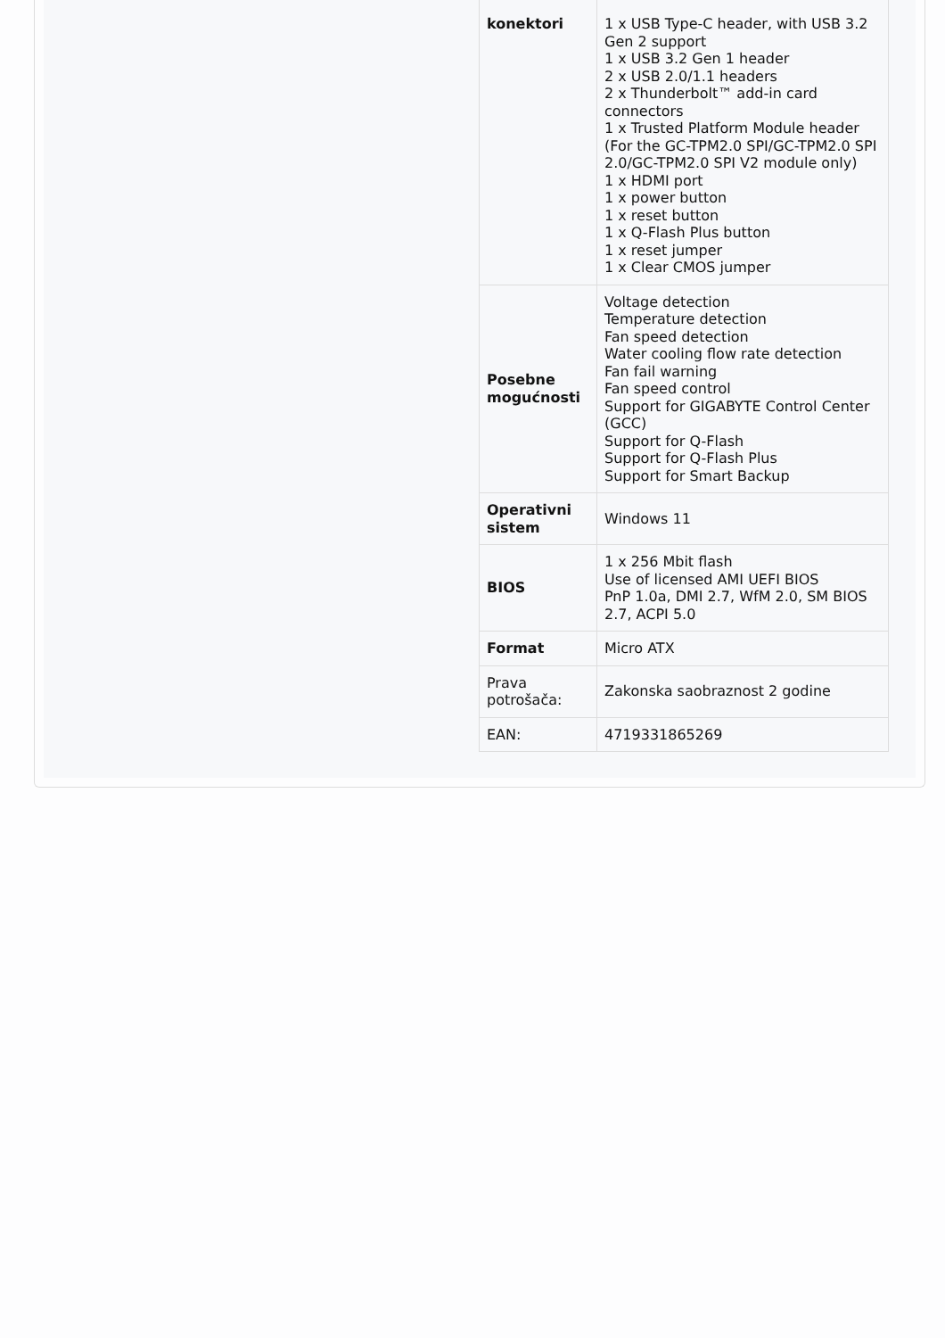| konektori | 1 x USB Type-C header, with USB 3.2 Gen 2 support 1 x USB 3.2 Gen 1 header 2 x USB 2.0/1.1 headers 2 x Thunderbolt™ add-in card connectors 1 x Trusted Platform Module header (For the GC-TPM2.0 SPI/GC-TPM2.0 SPI 2.0/GC-TPM2.0 SPI V2 module only) 1 x HDMI port 1 x power button 1 x reset button 1 x Q-Flash Plus button 1 x reset jumper 1 x Clear CMOS jumper |
| Posebne mogućnosti | Voltage detection Temperature detection Fan speed detection Water cooling flow rate detection Fan fail warning Fan speed control Support for GIGABYTE Control Center (GCC) Support for Q-Flash Support for Q-Flash Plus Support for Smart Backup |
| Operativni sistem | Windows 11 |
| BIOS | 1 x 256 Mbit flash Use of licensed AMI UEFI BIOS PnP 1.0a, DMI 2.7, WfM 2.0, SM BIOS 2.7, ACPI 5.0 |
| Format | Micro ATX |
| Prava potrošača: | Zakonska saobraznost 2 godine |
| EAN: | 4719331865269 |